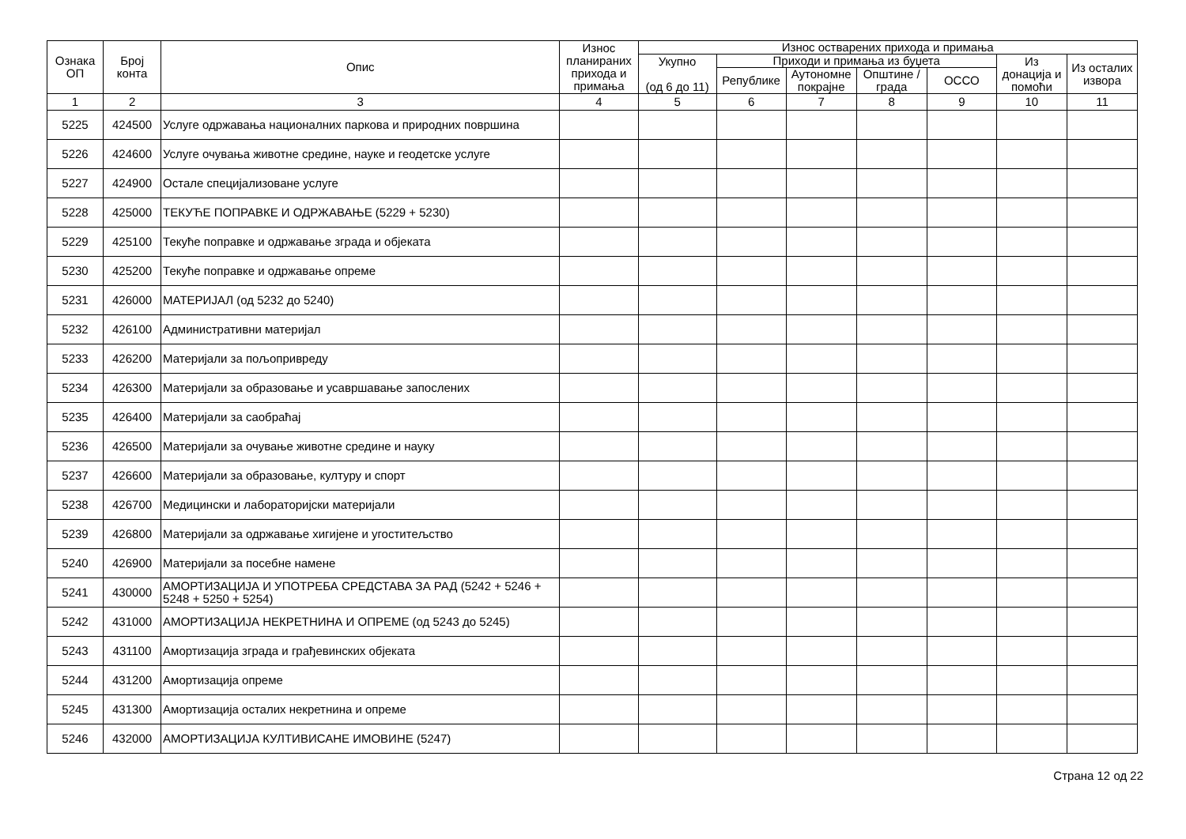| Ознака ОП | Број конта | Опис | Износ планираних прихода и примања | Износ остварених прихода и примања | | | | | | |
| --- | --- | --- | --- | --- | --- | --- | --- | --- | --- | --- |
| | | | | Укупно (од 6 до 11) | Приходи и примања из буџета | | | | Из донација и помоћи | Из осталих извора |
| | | | | | Републике | Аутономне покрајне | Општине / града | ОССО | | |
| 1 | 2 | 3 | 4 | 5 | 6 | 7 | 8 | 9 | 10 | 11 |
| 5225 | 424500 | Услуге одржавања националних паркова и природних површина | | | | | | | | |
| 5226 | 424600 | Услуге очувања животне средине, науке и геодетске услуге | | | | | | | | |
| 5227 | 424900 | Остале специјализоване услуге | | | | | | | | |
| 5228 | 425000 | ТЕКУЋЕ ПОПРАВКЕ И ОДРЖАВАЊЕ (5229 + 5230) | | | | | | | | |
| 5229 | 425100 | Текуће поправке и одржавање зграда и објеката | | | | | | | | |
| 5230 | 425200 | Текуће поправке и одржавање опреме | | | | | | | | |
| 5231 | 426000 | МАТЕРИЈАЛ (од 5232 до 5240) | | | | | | | | |
| 5232 | 426100 | Административни материјал | | | | | | | | |
| 5233 | 426200 | Материјали за пољопривреду | | | | | | | | |
| 5234 | 426300 | Материјали за образовање и усавршавање запослених | | | | | | | | |
| 5235 | 426400 | Материјали за саобраћај | | | | | | | | |
| 5236 | 426500 | Материјали за очување животне средине и науку | | | | | | | | |
| 5237 | 426600 | Материјали за образовање, културу и спорт | | | | | | | | |
| 5238 | 426700 | Медицински и лабораторијски материјали | | | | | | | | |
| 5239 | 426800 | Материјали за одржавање хигијене и угоститељство | | | | | | | | |
| 5240 | 426900 | Материјали за посебне намене | | | | | | | | |
| 5241 | 430000 | АМОРТИЗАЦИЈА И УПОТРЕБА СРЕДСТАВА ЗА РАД (5242 + 5246 + 5248 + 5250 + 5254) | | | | | | | | |
| 5242 | 431000 | АМОРТИЗАЦИЈА НЕКРЕТНИНА И ОПРЕМЕ (од 5243 до 5245) | | | | | | | | |
| 5243 | 431100 | Амортизација зграда и грађевинских објеката | | | | | | | | |
| 5244 | 431200 | Амортизација опреме | | | | | | | | |
| 5245 | 431300 | Амортизација осталих некретнина и опреме | | | | | | | | |
| 5246 | 432000 | АМОРТИЗАЦИЈА КУЛТИВИСАНЕ ИМОВИНЕ (5247) | | | | | | | | |
Страна 12 од 22